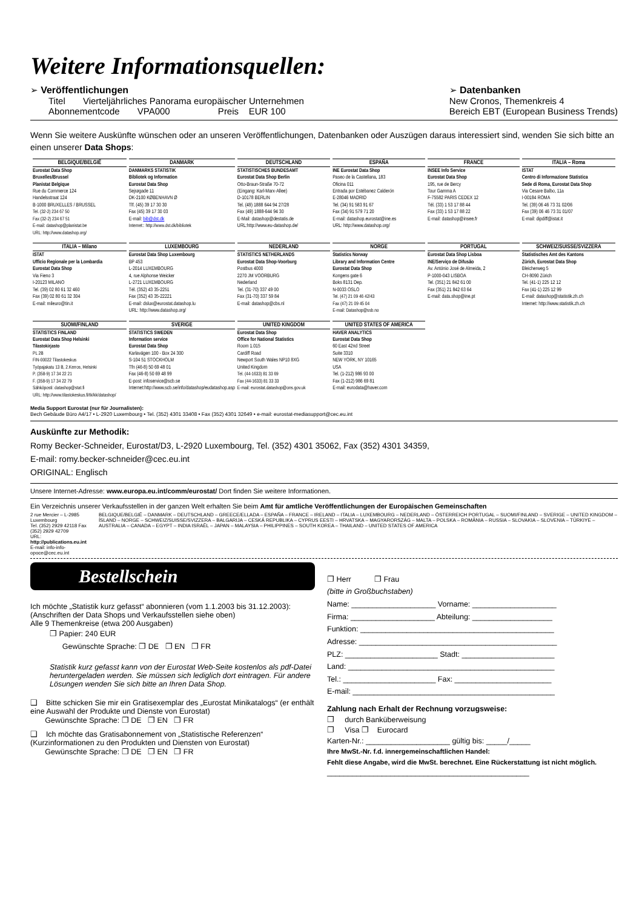Weitere Informationsquellen:
➢ Veröffentlichungen
Titel Vierteljährliches Panorama europäischer Unternehmen
Abonnementcode VPA000 Preis EUR 100
➢ Datenbanken
New Cronos, Themenkreis 4
Bereich EBT (European Business Trends)
Wenn Sie weitere Auskünfte wünschen oder an unseren Veröffentlichungen, Datenbanken oder Auszügen daraus interessiert sind, wenden Sie sich bitte an einen unserer Data Shops:
| BELGIQUE/BELGIË | DANMARK | DEUTSCHLAND | ESPAÑA | FRANCE | ITALIA – Roma |
| --- | --- | --- | --- | --- | --- |
| Eurostat Data Shop Bruxelles/Brussel Planistat Belgique Rue du Commerce 124 Handelsstraat 124 B-1000 BRUXELLES / BRUSSEL Tel. (32-2) 234 67 50 Fax (32-2) 234 67 51 E-mail: datashop@planistat.be URL: http://www.datashop.org/ | DANMARKS STATISTIK Bibliotek og Information Eurostat Data Shop Sejrøgade 11 DK-2100 KØBENHAVN Ø Tlf. (45) 39 17 30 30 Fax (45) 39 17 30 03 E-mail: bib@dst.dk Internet:: http://www.dst.dk/bibliotek | STATISTISCHES BUNDESAMT Eurostat Data Shop Berlin Otto-Braun-Straße 70-72 (Eingang: Karl-Marx-Allee) D-10178 BERLIN Tel. (49) 1888 644 94 27/28 Fax (49) 1888-644 94 30 E-Mail: datashop@destatis.de URL:http://www.eu-datashop.de/ | INE Eurostat Data Shop Paseo de la Castellana, 183 Oficina 011 Entrada por Estébanez Calderón E-28046 MADRID Tel. (34) 91 583 91 67 Fax (34) 91 579 71 20 E-mail: datashop.eurostat@ine.es URL: http://www.datashop.org/ | INSEE Info Service Eurostat Data Shop 195, rue de Bercy Tour Gamma A F-75582 PARIS CEDEX 12 Tél. (33) 1 53 17 88 44 Fax (33) 1 53 17 88 22 E-mail: datashop@insee.fr | ISTAT Centro di Informazione Statistica Sede di Roma, Eurostat Data Shop Via Cesare Balbo, 11a I-00184 ROMA Tel. (39) 06 46 73 31 02/06 Fax (39) 06 46 73 31 01/07 E-mail: dipdiff@istat.it |
| ITALIA – Milano | LUXEMBOURG | NEDERLAND | NORGE | PORTUGAL | SCHWEIZ/SUISSE/SVIZZERA |
| ISTAT Ufficio Regionale per la Lombardia Eurostat Data Shop Via Fieno 3 I-20123 MILANO Tel. (39) 02 80 61 32 460 Fax (39) 02 80 61 32 304 E-mail: mileuro@tin.it | Eurostat Data Shop Luxembourg BP 453 L-2014 LUXEMBOURG 4, rue Alphonse Weicker L-2721 LUXEMBOURG Tél. (352) 43 35-2251 Fax (352) 43 35-22221 E-mail: dslux@eurostat.datashop.lu URL: http://www.datashop.org/ | STATISTICS NETHERLANDS Eurostat Data Shop-Voorburg Postbus 4000 2270 JM VOORBURG Nederland Tel. (31-70) 337 49 00 Fax (31-70) 337 59 84 E-mail: datashop@cbs.nl | Statistics Norway Library and Information Centre Eurostat Data Shop Kongens gate 6 Boks 8131 Dep. N-0033 OSLO Tel. (47) 21 09 46 42/43 Fax (47) 21 09 45 04 E-mail: Datashop@ssb.no | Eurostat Data Shop Lisboa INE/Serviço de Difusão Av. António José de Almeida, 2 P-1000-043 LISBOA Tel. (351) 21 842 61 00 Fax (351) 21 842 63 64 E-mail: data.shop@ine.pt | Statistisches Amt des Kantons Zürich, Eurostat Data Shop Bleicherweg 5 CH-8090 Zürich Tel. (41-1) 225 12 12 Fax (41-1) 225 12 99 E-mail: datashop@statistik.zh.ch Internet: http://www.statistik.zh.ch |
| SUOMI/FINLAND | SVERIGE | UNITED KINGDOM | UNITED STATES OF AMERICA | | |
| STATISTICS FINLAND Eurostat Data Shop Helsinki Tilastokirjasto PL 2B FIN-00022 Tilastokeskus Työpajakatu 13 B, 2.Kerros, Helsinki P. (358-9) 17 34 22 21 F. (358-9) 17 34 22 79 Sähköposti: datashop@stat.fi URL: http://www.tilastokeskus.fi/tk/kk/datashop/ | STATISTICS SWEDEN Information service Eurostat Data Shop Karlavägen 100 - Box 24 300 S-104 51 STOCKHOLM Tfn (46-8) 50 69 48 01 Fax (46-8) 50 69 48 99 E-post: infoservice@scb.se Internet:http://www.scb.se/info/datashop/eudatashop.asp | Eurostat Data Shop Office for National Statistics Room 1.015 Cardiff Road Newport South Wales NP10 8XG United Kingdom Tel. (44-1633) 81 33 69 Fax (44-1633) 81 33 33 E-mail: eurostat.datashop@ons.gov.uk | HAVER ANALYTICS Eurostat Data Shop 60 East 42nd Street Suite 3310 NEW YORK, NY 10165 USA Tel. (1-212) 986 93 00 Fax (1-212) 986 69 81 E-mail: eurodata@haver.com | | |
Media Support Eurostat (nur für Journalisten):
Bech Gebäude Büro A4/17 • L-2920 Luxembourg • Tel. (352) 4301 33408 • Fax (352) 4301 32649 • e-mail: eurostat-mediasupport@cec.eu.int
Auskünfte zur Methodik:
Romy Becker-Schneider, Eurostat/D3, L-2920 Luxembourg, Tel. (352) 4301 35062, Fax (352) 4301 34359,
E-mail: romy.becker-schneider@cec.eu.int
ORIGINAL: Englisch
Unsere Internet-Adresse: www.europa.eu.int/comm/eurostat/ Dort finden Sie weitere Informationen.
Ein Verzeichnis unserer Verkaufsstellen in der ganzen Welt erhalten Sie beim Amt für amtliche Veröffentlichungen der Europäischen Gemeinschaften
2 rue Mercier – L-2985 Luxembourg
Tel. (352) 2929 42118 Fax (352) 2929 42709
URL: http://publications.eu.int
E-mail: info-info-opoce@cec.eu.int
BELGIQUE/BELGIË – DANMARK – DEUTSCHLAND – GREECE/ELLADA – ESPAÑA – FRANCE – IRELAND – ITALIA – LUXEMBOURG – NEDERLAND – ÖSTERREICH PORTUGAL – SUOMI/FINLAND – SVERIGE – UNITED KINGDOM – ÍSLAND – NORGE – SCHWEIZ/SUISSE/SVIZZERA – BALGARIJA – CESKÁ REPUBLIKA – CYPRUS EESTI – HRVATSKA – MAGYARORSZÁG – MALTA – POLSKA – ROMÂNIA – RUSSIA – SLOVAKIA – SLOVENIA – TÜRKIYE – AUSTRALIA – CANADA – EGYPT – INDIA ISRAËL – JAPAN – MALAYSIA – PHILIPPINES – SOUTH KOREA – THAILAND – UNITED STATES OF AMERICA
Bestellschein
Ich möchte „Statistik kurz gefasst“ abonnieren (vom 1.1.2003 bis 31.12.2003):
(Anschriften der Data Shops und Verkaufsstellen siehe oben)
Alle 9 Themenkreise (etwa 200 Ausgaben)
❐ Papier: 240 EUR
Gewünschte Sprache: ❐ DE ❐ EN ❐ FR
Statistik kurz gefasst kann von der Eurostat Web-Seite kostenlos als pdf-Datei heruntergeladen werden. Sie müssen sich lediglich dort eintragen. Für andere Lösungen wenden Sie sich bitte an Ihren Data Shop.
❑ Bitte schicken Sie mir ein Gratisexemplar des „Eurostat Minikatalogs“ (er enthält eine Auswahl der Produkte und Dienste von Eurostat)
Gewünschte Sprache: ❐ DE ❐ EN ❐ FR
❑ Ich möchte das Gratisabonnement von „Statistische Referenzen“ (Kurzinformationen zu den Produkten und Diensten von Eurostat)
Gewünschte Sprache: ❐ DE ❐ EN ❐ FR
❐ Herr ❐ Frau
(bitte in Großbuchstaben)
Name: ____________________ Vorname: ____________________
Firma: ____________________ Abteilung: ___________________
Funktion: ______________________________________________
Adresse: _______________________________________________
PLZ: ______________________ Stadt: ______________________
Land: _________________________________________________
Tel.: ______________________ Fax: _______________________
E-mail: ________________________________________________
Zahlung nach Erhalt der Rechnung vorzugsweise:
❐ durch Banküberweisung
❐ Visa ❐ Eurocard
Karten-Nr.: ____________________ gültig bis: _____/_____
Ihre MwSt.-Nr. f.d. innergemeinschaftlichen Handel:
Fehlt diese Angabe, wird die MwSt. berechnet. Eine Rückerstattung ist nicht möglich.
________________________________________________